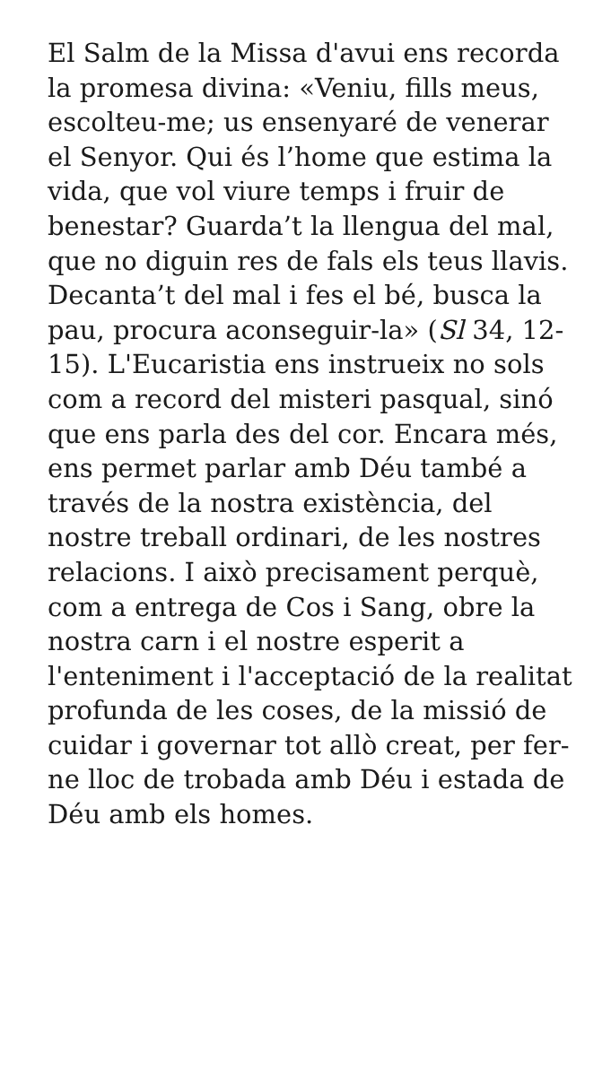El Salm de la Missa d'avui ens recorda la promesa divina: «Veniu, fills meus, escolteu-me; us ensenyaré de venerar el Senyor. Qui és l’home que estima la vida, que vol viure temps i fruir de benestar? Guarda’t la llengua del mal, que no diguin res de fals els teus llavis. Decanta’t del mal i fes el bé, busca la pau, procura aconseguir-la» (Sl 34, 12-15). L'Eucaristia ens instrueix no sols com a record del misteri pasqual, sinó que ens parla des del cor. Encara més, ens permet parlar amb Déu també a través de la nostra existència, del nostre treball ordinari, de les nostres relacions. I això precisament perquè, com a entrega de Cos i Sang, obre la nostra carn i el nostre esperit a l'enteniment i l'acceptació de la realitat profunda de les coses, de la missió de cuidar i governar tot allò creat, per fer-ne lloc de trobada amb Déu i estada de Déu amb els homes.